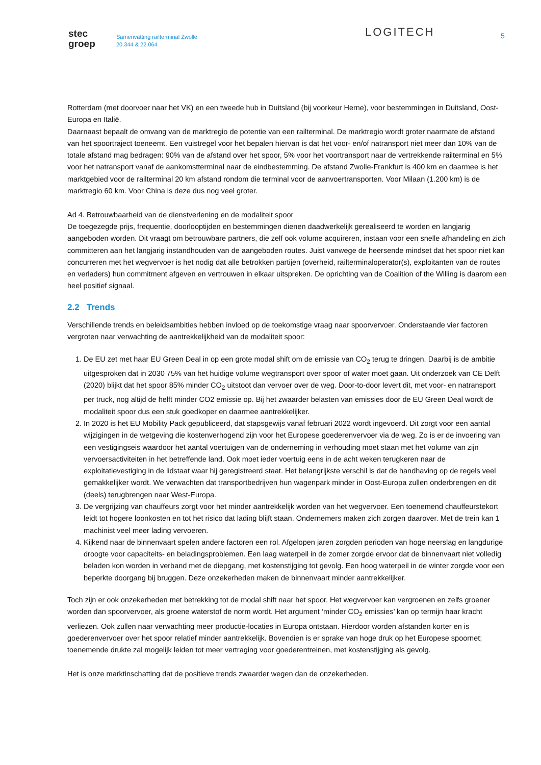stec
groep
Samenvatting railterminal Zwolle
20.344 & 22.064
LOGITECH 5
Rotterdam (met doorvoer naar het VK) en een tweede hub in Duitsland (bij voorkeur Herne), voor bestemmingen in Duitsland, Oost-Europa en Italië.
Daarnaast bepaalt de omvang van de marktregio de potentie van een railterminal. De marktregio wordt groter naarmate de afstand van het spoortraject toeneemt. Een vuistregel voor het bepalen hiervan is dat het voor- en/of natransport niet meer dan 10% van de totale afstand mag bedragen: 90% van de afstand over het spoor, 5% voor het voortransport naar de vertrekkende railterminal en 5% voor het natransport vanaf de aankomstterminal naar de eindbestemming. De afstand Zwolle-Frankfurt is 400 km en daarmee is het marktgebied voor de railterminal 20 km afstand rondom die terminal voor de aanvoertransporten. Voor Milaan (1.200 km) is de marktregio 60 km. Voor China is deze dus nog veel groter.
Ad 4. Betrouwbaarheid van de dienstverlening en de modaliteit spoor
De toegezegde prijs, frequentie, doorlooptijden en bestemmingen dienen daadwerkelijk gerealiseerd te worden en langjarig aangeboden worden. Dit vraagt om betrouwbare partners, die zelf ook volume acquireren, instaan voor een snelle afhandeling en zich committeren aan het langjarig instandhouden van de aangeboden routes. Juist vanwege de heersende mindset dat het spoor niet kan concurreren met het wegvervoer is het nodig dat alle betrokken partijen (overheid, railterminaloperator(s), exploitanten van de routes en verladers) hun commitment afgeven en vertrouwen in elkaar uitspreken. De oprichting van de Coalition of the Willing is daarom een heel positief signaal.
2.2 Trends
Verschillende trends en beleidsambities hebben invloed op de toekomstige vraag naar spoorvervoer. Onderstaande vier factoren vergroten naar verwachting de aantrekkelijkheid van de modaliteit spoor:
1. De EU zet met haar EU Green Deal in op een grote modal shift om de emissie van CO<sub>2</sub> terug te dringen. Daarbij is de ambitie uitgesproken dat in 2030 75% van het huidige volume wegtransport over spoor of water moet gaan. Uit onderzoek van CE Delft (2020) blijkt dat het spoor 85% minder CO<sub>2</sub> uitstoot dan vervoer over de weg. Door-to-door levert dit, met voor- en natransport per truck, nog altijd de helft minder CO2 emissie op. Bij het zwaarder belasten van emissies door de EU Green Deal wordt de modaliteit spoor dus een stuk goedkoper en daarmee aantrekkelijker.
2. In 2020 is het EU Mobility Pack gepubliceerd, dat stapsgewijs vanaf februari 2022 wordt ingevoerd. Dit zorgt voor een aantal wijzigingen in de wetgeving die kostenverhogend zijn voor het Europese goederenvervoer via de weg. Zo is er de invoering van een vestigingseis waardoor het aantal voertuigen van de onderneming in verhouding moet staan met het volume van zijn vervoersactiviteiten in het betreffende land. Ook moet ieder voertuig eens in de acht weken terugkeren naar de exploitatievestiging in de lidstaat waar hij geregistreerd staat. Het belangrijkste verschil is dat de handhaving op de regels veel gemakkelijker wordt. We verwachten dat transportbedrijven hun wagenpark minder in Oost-Europa zullen onderbrengen en dit (deels) terugbrengen naar West-Europa.
3. De vergrijzing van chauffeurs zorgt voor het minder aantrekkelijk worden van het wegvervoer. Een toenemend chauffeurstekort leidt tot hogere loonkosten en tot het risico dat lading blijft staan. Ondernemers maken zich zorgen daarover. Met de trein kan 1 machinist veel meer lading vervoeren.
4. Kijkend naar de binnenvaart spelen andere factoren een rol. Afgelopen jaren zorgden perioden van hoge neerslag en langdurige droogte voor capaciteits- en beladingsproblemen. Een laag waterpeil in de zomer zorgde ervoor dat de binnenvaart niet volledig beladen kon worden in verband met de diepgang, met kostenstijging tot gevolg. Een hoog waterpeil in de winter zorgde voor een beperkte doorgang bij bruggen. Deze onzekerheden maken de binnenvaart minder aantrekkelijker.
Toch zijn er ook onzekerheden met betrekking tot de modal shift naar het spoor. Het wegvervoer kan vergroenen en zelfs groener worden dan spoorvervoer, als groene waterstof de norm wordt. Het argument ‘minder CO<sub>2</sub> emissies’ kan op termijn haar kracht verliezen. Ook zullen naar verwachting meer productie-locaties in Europa ontstaan. Hierdoor worden afstanden korter en is goederenvervoer over het spoor relatief minder aantrekkelijk. Bovendien is er sprake van hoge druk op het Europese spoornet; toenemende drukte zal mogelijk leiden tot meer vertraging voor goederentreinen, met kostenstijging als gevolg.
Het is onze marktinschatting dat de positieve trends zwaarder wegen dan de onzekerheden.